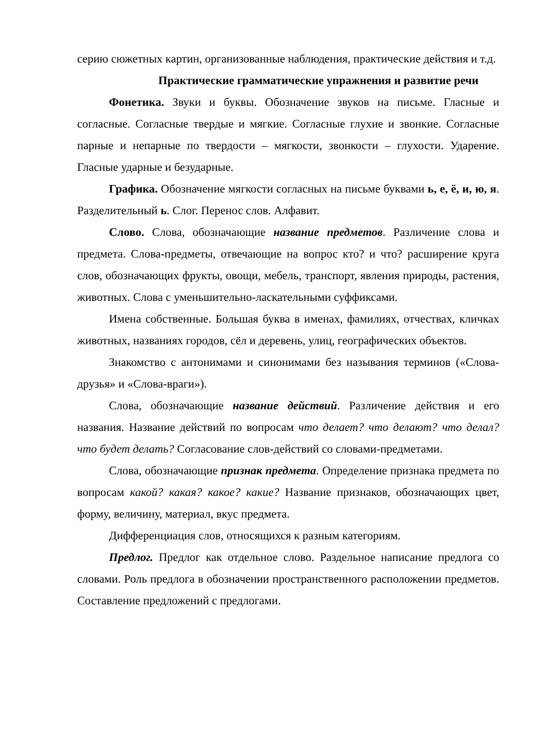серию сюжетных картин, организованные наблюдения, практические действия и т.д.
Практические грамматические упражнения и развитие речи
Фонетика. Звуки и буквы. Обозначение звуков на письме. Гласные и согласные. Согласные твердые и мягкие. Согласные глухие и звонкие. Согласные парные и непарные по твердости – мягкости, звонкости – глухости. Ударение. Гласные ударные и безударные.
Графика. Обозначение мягкости согласных на письме буквами ь, е, ё, и, ю, я. Разделительный ь. Слог. Перенос слов. Алфавит.
Слово. Слова, обозначающие название предметов. Различение слова и предмета. Слова-предметы, отвечающие на вопрос кто? и что? расширение круга слов, обозначающих фрукты, овощи, мебель, транспорт, явления природы, растения, животных. Слова с уменьшительно-ласкательными суффиксами.
Имена собственные. Большая буква в именах, фамилиях, отчествах, кличках животных, названиях городов, сёл и деревень, улиц, географических объектов.
Знакомство с антонимами и синонимами без называния терминов («Слова-друзья» и «Слова-враги»).
Слова, обозначающие название действий. Различение действия и его названия. Название действий по вопросам что делает? что делают? что делал? что будет делать? Согласование слов-действий со словами-предметами.
Слова, обозначающие признак предмета. Определение признака предмета по вопросам какой? какая? какое? какие? Название признаков, обозначающих цвет, форму, величину, материал, вкус предмета.
Дифференциация слов, относящихся к разным категориям.
Предлог. Предлог как отдельное слово. Раздельное написание предлога со словами. Роль предлога в обозначении пространственного расположении предметов. Составление предложений с предлогами.